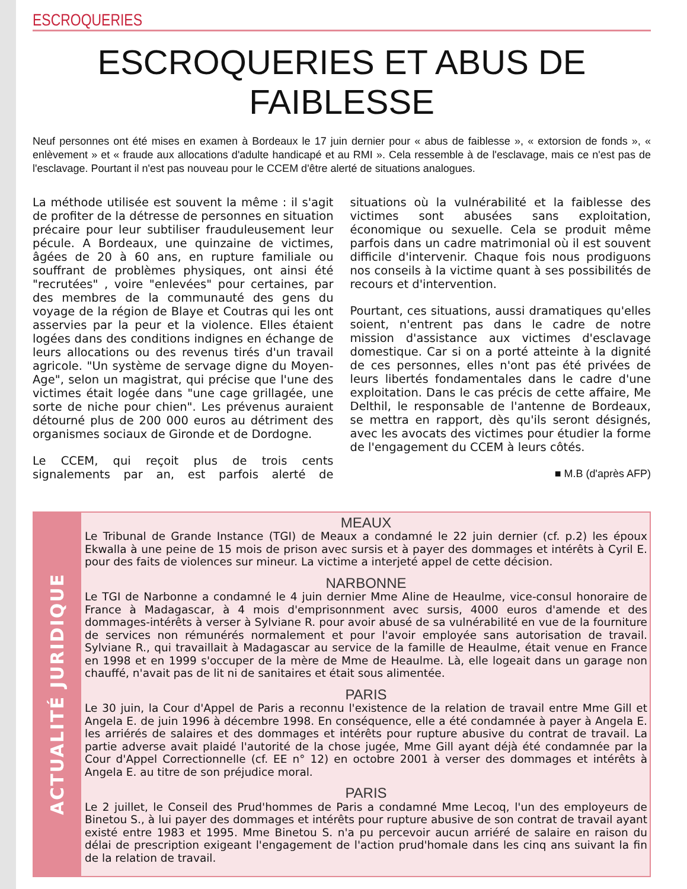ESCROQUERIES
ESCROQUERIES ET ABUS DE FAIBLESSE
Neuf personnes ont été mises en examen à Bordeaux le 17 juin dernier pour « abus de faiblesse », « extorsion de fonds », « enlèvement » et « fraude aux allocations d'adulte handicapé et au RMI ». Cela ressemble à de l'esclavage, mais ce n'est pas de l'esclavage. Pourtant il n'est pas nouveau pour le CCEM d'être alerté de situations analogues.
La méthode utilisée est souvent la même : il s'agit de profiter de la détresse de personnes en situation précaire pour leur subtiliser frauduleusement leur pécule. A Bordeaux, une quinzaine de victimes, âgées de 20 à 60 ans, en rupture familiale ou souffrant de problèmes physiques, ont ainsi été "recrutées" , voire "enlevées" pour certaines, par des membres de la communauté des gens du voyage de la région de Blaye et Coutras qui les ont asservies par la peur et la violence. Elles étaient logées dans des conditions indignes en échange de leurs allocations ou des revenus tirés d'un travail agricole. "Un système de servage digne du Moyen-Age", selon un magistrat, qui précise que l'une des victimes était logée dans "une cage grillagée, une sorte de niche pour chien". Les prévenus auraient détourné plus de 200 000 euros au détriment des organismes sociaux de Gironde et de Dordogne.
Le CCEM, qui reçoit plus de trois cents signalements par an, est parfois alerté de situations où la vulnérabilité et la faiblesse des victimes sont abusées sans exploitation, économique ou sexuelle. Cela se produit même parfois dans un cadre matrimonial où il est souvent difficile d'intervenir. Chaque fois nous prodiguons nos conseils à la victime quant à ses possibilités de recours et d'intervention.
Pourtant, ces situations, aussi dramatiques qu'elles soient, n'entrent pas dans le cadre de notre mission d'assistance aux victimes d'esclavage domestique. Car si on a porté atteinte à la dignité de ces personnes, elles n'ont pas été privées de leurs libertés fondamentales dans le cadre d'une exploitation. Dans le cas précis de cette affaire, Me Delthil, le responsable de l'antenne de Bordeaux, se mettra en rapport, dès qu'ils seront désignés, avec les avocats des victimes pour étudier la forme de l'engagement du CCEM à leurs côtés.
■ M.B (d'après AFP)
ACTUALITÉ JURIDIQUE
MEAUX
Le Tribunal de Grande Instance (TGI) de Meaux a condamné le 22 juin dernier (cf. p.2) les époux Ekwalla à une peine de 15 mois de prison avec sursis et à payer des dommages et intérêts à Cyril E. pour des faits de violences sur mineur. La victime a interjeté appel de cette décision.
NARBONNE
Le TGI de Narbonne a condamné le 4 juin dernier Mme Aline de Heaulme, vice-consul honoraire de France à Madagascar, à 4 mois d'emprisonnment avec sursis, 4000 euros d'amende et des dommages-intérêts à verser à Sylviane R. pour avoir abusé de sa vulnérabilité en vue de la fourniture de services non rémunérés normalement et pour l'avoir employée sans autorisation de travail. Sylviane R., qui travaillait à Madagascar au service de la famille de Heaulme, était venue en France en 1998 et en 1999 s'occuper de la mère de Mme de Heaulme. Là, elle logeait dans un garage non chauffé, n'avait pas de lit ni de sanitaires et était sous alimentée.
PARIS
Le 30 juin, la Cour d'Appel de Paris a reconnu l'existence de la relation de travail entre Mme Gill et Angela E. de juin 1996 à décembre 1998. En conséquence, elle a été condamnée à payer à Angela E. les arriérés de salaires et des dommages et intérêts pour rupture abusive du contrat de travail. La partie adverse avait plaidé l'autorité de la chose jugée, Mme Gill ayant déjà été condamnée par la Cour d'Appel Correctionnelle (cf. EE n° 12) en octobre 2001 à verser des dommages et intérêts à Angela E. au titre de son préjudice moral.
PARIS
Le 2 juillet, le Conseil des Prud'hommes de Paris a condamné Mme Lecoq, l'un des employeurs de Binetou S., à lui payer des dommages et intérêts pour rupture abusive de son contrat de travail ayant existé entre 1983 et 1995. Mme Binetou S. n'a pu percevoir aucun arriéré de salaire en raison du délai de prescription exigeant l'engagement de l'action prud'homale dans les cinq ans suivant la fin de la relation de travail.